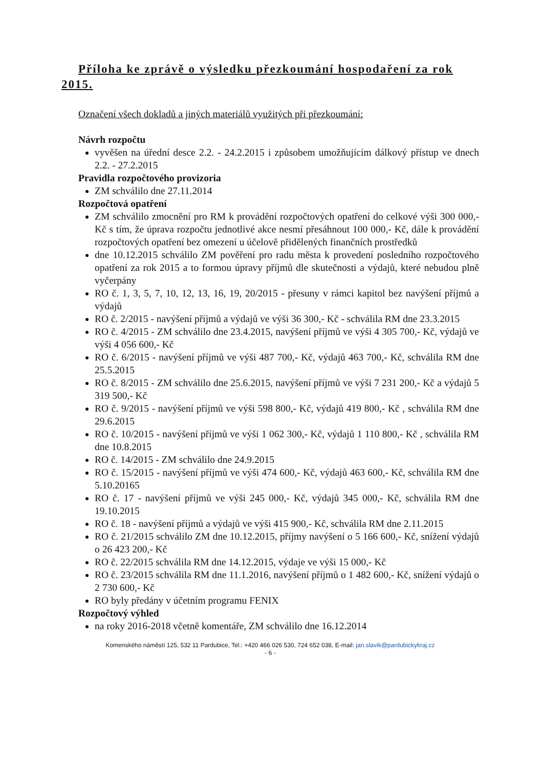Příloha ke zprávě o výsledku přezkoumání hospodaření za rok 2015.
Označení všech dokladů a jiných materiálů využitých při přezkoumání:
Návrh rozpočtu
vyvěšen na úřední desce 2.2. - 24.2.2015 i způsobem umožňujícím dálkový přístup ve dnech 2.2. - 27.2.2015
Pravidla rozpočtového provizoria
ZM schválilo dne 27.11.2014
Rozpočtová opatření
ZM schválilo zmocnění pro RM k provádění rozpočtových opatření do celkové výši 300 000,- Kč s tím, že úprava rozpočtu jednotlivé akce nesmí přesáhnout 100 000,- Kč, dále k provádění rozpočtových opatření bez omezení u účelově přidělených finančních prostředků
dne 10.12.2015 schválilo ZM pověření pro radu města k provedení posledního rozpočtového opatření za rok 2015 a to formou úpravy příjmů dle skutečnosti a výdajů, které nebudou plně vyčerpány
RO č. 1, 3, 5, 7, 10, 12, 13, 16, 19, 20/2015 - přesuny v rámci kapitol bez navýšení příjmů a výdajů
RO č. 2/2015 - navýšení příjmů a výdajů ve výši 36 300,- Kč - schválila RM dne 23.3.2015
RO č. 4/2015 - ZM schválilo dne 23.4.2015, navýšení příjmů ve výši 4 305 700,- Kč, výdajů ve výši 4 056 600,- Kč
RO č. 6/2015 - navýšení příjmů ve výši 487 700,- Kč, výdajů 463 700,- Kč, schválila RM dne 25.5.2015
RO č. 8/2015 - ZM schválilo dne 25.6.2015, navýšení příjmů ve výši 7 231 200,- Kč a výdajů 5 319 500,- Kč
RO č. 9/2015 - navýšení příjmů ve výši 598 800,- Kč, výdajů 419 800,- Kč , schválila RM dne 29.6.2015
RO č. 10/2015 - navýšení příjmů ve výši 1 062 300,- Kč, výdajů 1 110 800,- Kč , schválila RM dne 10.8.2015
RO č. 14/2015 - ZM schválilo dne 24.9.2015
RO č. 15/2015 - navýšení příjmů ve výši 474 600,- Kč, výdajů 463 600,- Kč, schválila RM dne 5.10.20165
RO č. 17 - navýšení příjmů ve výši 245 000,- Kč, výdajů 345 000,- Kč, schválila RM dne 19.10.2015
RO č. 18 - navýšení příjmů a výdajů ve výši 415 900,- Kč, schválila RM dne 2.11.2015
RO č. 21/2015 schválilo ZM dne 10.12.2015, příjmy navýšení o 5 166 600,- Kč, snížení výdajů o 26 423 200,- Kč
RO č. 22/2015 schválila RM dne 14.12.2015, výdaje ve výši 15 000,- Kč
RO č. 23/2015 schválila RM dne 11.1.2016, navýšení příjmů o 1 482 600,- Kč, snížení výdajů o 2 730 600,- Kč
RO byly předány v účetním programu FENIX
Rozpočtový výhled
na roky 2016-2018 včetně komentáře, ZM schválilo dne 16.12.2014
Komenského náměstí 125, 532 11 Pardubice, Tel.: +420 466 026 530, 724 652 038, E-mail: jan.slavik@pardubickykraj.cz
- 6 -